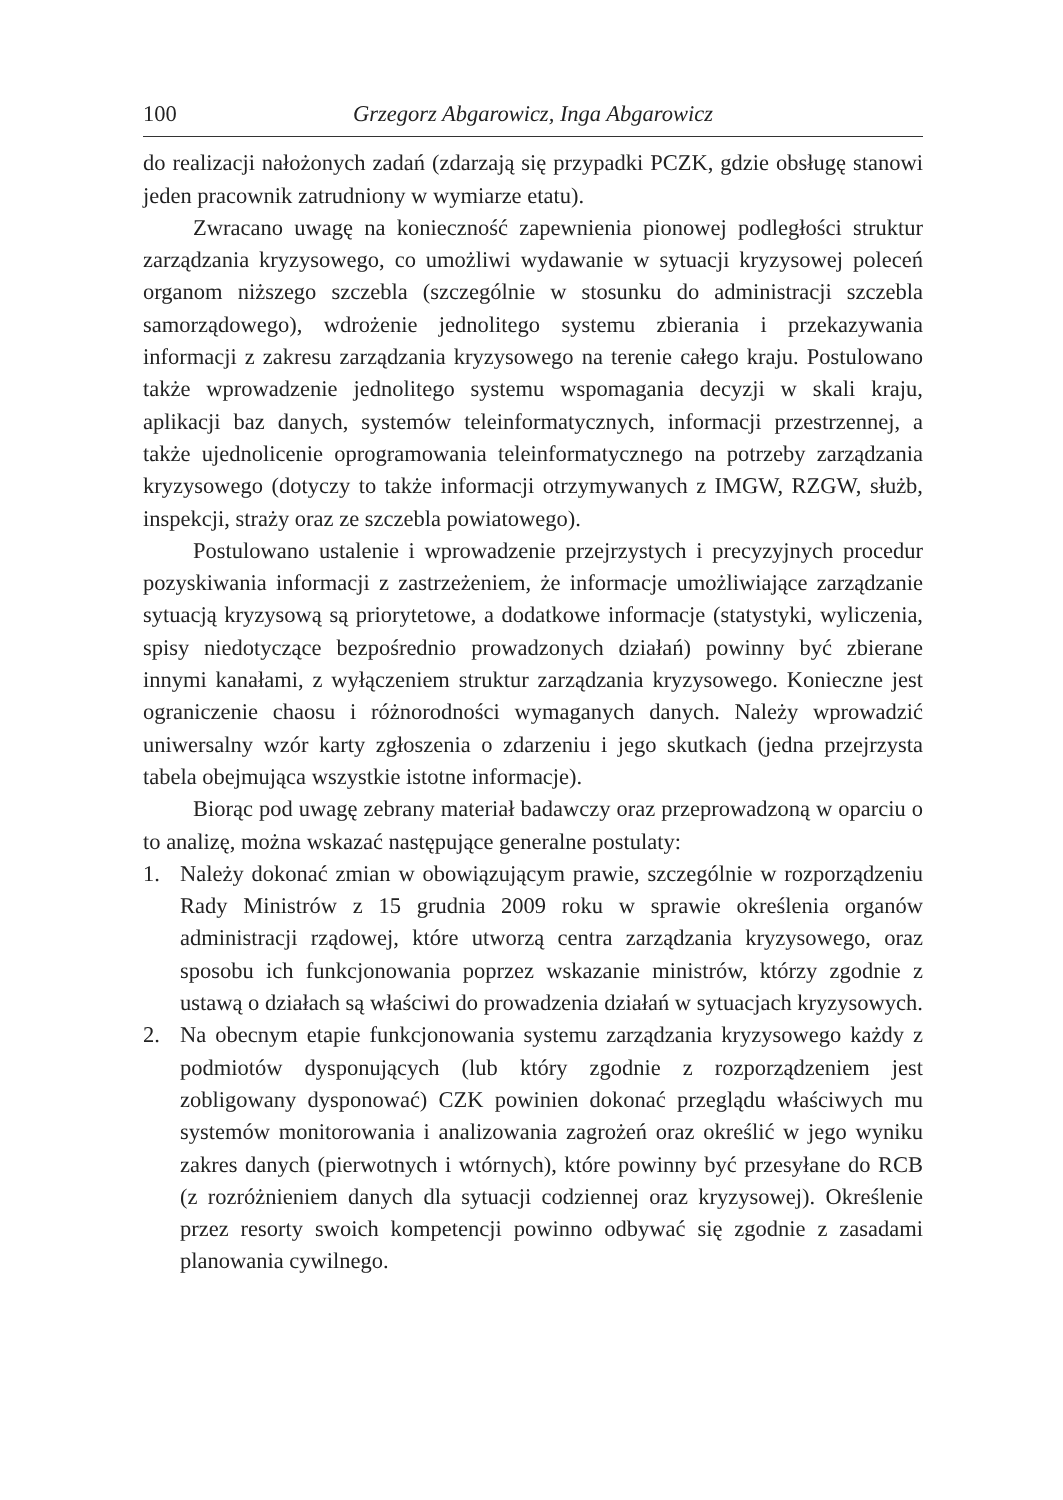100 Grzegorz Abgarowicz, Inga Abgarowicz
do realizacji nałożonych zadań (zdarzają się przypadki PCZK, gdzie obsługę stanowi jeden pracownik zatrudniony w wymiarze etatu).
Zwracano uwagę na konieczność zapewnienia pionowej podległości struktur zarządzania kryzysowego, co umożliwi wydawanie w sytuacji kryzysowej poleceń organom niższego szczebla (szczególnie w stosunku do administracji szczebla samorządowego), wdrożenie jednolitego systemu zbierania i przekazywania informacji z zakresu zarządzania kryzysowego na terenie całego kraju. Postulowano także wprowadzenie jednolitego systemu wspomagania decyzji w skali kraju, aplikacji baz danych, systemów teleinformatycznych, informacji przestrzennej, a także ujednolicenie oprogramowania teleinformatycznego na potrzeby zarządzania kryzysowego (dotyczy to także informacji otrzymywanych z IMGW, RZGW, służb, inspekcji, straży oraz ze szczebla powiatowego).
Postulowano ustalenie i wprowadzenie przejrzystych i precyzyjnych procedur pozyskiwania informacji z zastrzeżeniem, że informacje umożliwiające zarządzanie sytuacją kryzysową są priorytetowe, a dodatkowe informacje (statystyki, wyliczenia, spisy niedotyczące bezpośrednio prowadzonych działań) powinny być zbierane innymi kanałami, z wyłączeniem struktur zarządzania kryzysowego. Konieczne jest ograniczenie chaosu i różnorodności wymaganych danych. Należy wprowadzić uniwersalny wzór karty zgłoszenia o zdarzeniu i jego skutkach (jedna przejrzysta tabela obejmująca wszystkie istotne informacje).
Biorąc pod uwagę zebrany materiał badawczy oraz przeprowadzoną w oparciu o to analizę, można wskazać następujące generalne postulaty:
1. Należy dokonać zmian w obowiązującym prawie, szczególnie w rozporządzeniu Rady Ministrów z 15 grudnia 2009 roku w sprawie określenia organów administracji rządowej, które utworzą centra zarządzania kryzysowego, oraz sposobu ich funkcjonowania poprzez wskazanie ministrów, którzy zgodnie z ustawą o działach są właściwi do prowadzenia działań w sytuacjach kryzysowych.
2. Na obecnym etapie funkcjonowania systemu zarządzania kryzysowego każdy z podmiotów dysponujących (lub który zgodnie z rozporządzeniem jest zobligowany dysponować) CZK powinien dokonać przeglądu właściwych mu systemów monitorowania i analizowania zagrożeń oraz określić w jego wyniku zakres danych (pierwotnych i wtórnych), które powinny być przesyłane do RCB (z rozróżnieniem danych dla sytuacji codziennej oraz kryzysowej). Określenie przez resorty swoich kompetencji powinno odbywać się zgodnie z zasadami planowania cywilnego.